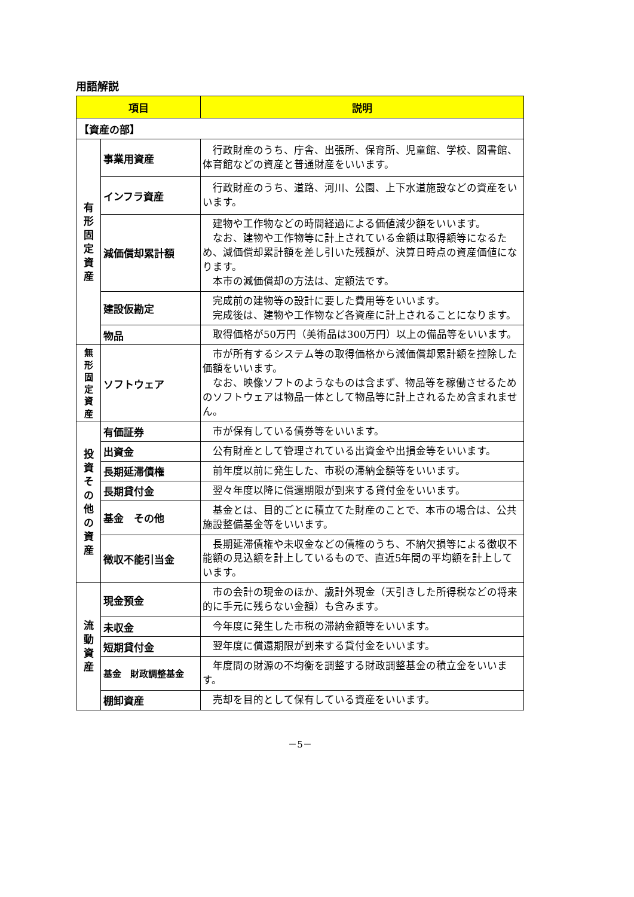用語解説
| 項目 | | 説明 |
| --- | --- | --- |
| 【資産の部】 | | |
| 有 形 固 定 資 産 | 事業用資産 | 行政財産のうち、庁舎、出張所、保育所、児童館、学校、図書館、体育館などの資産と普通財産をいいます。 |
| | インフラ資産 | 行政財産のうち、道路、河川、公園、上下水道施設などの資産をいいます。 |
| | 減価償却累計額 | 建物や工作物などの時間経過による価値減少額をいいます。 なお、建物や工作物等に計上されている金額は取得額等になるため、減価償却累計額を差し引いた残額が、決算日時点の資産価値になります。 本市の減価償却の方法は、定額法です。 |
| | 建設仮勘定 | 完成前の建物等の設計に要した費用等をいいます。 完成後は、建物や工作物など各資産に計上されることになります。 |
| | 物品 | 取得価格が50万円（美術品は300万円）以上の備品等をいいます。 |
| 無 形 固 定 資 産 | ソフトウェア | 市が所有するシステム等の取得価格から減価償却累計額を控除した価額をいいます。 なお、映像ソフトのようなものは含まず、物品等を稼働させるためのソフトウェアは物品一体として物品等に計上されるため含まれません。 |
| 投 資 そ の 他 の 資 産 | 有価証券 | 市が保有している債券等をいいます。 |
| | 出資金 | 公有財産として管理されている出資金や出損金等をいいます。 |
| | 長期延滞債権 | 前年度以前に発生した、市税の滞納金額等をいいます。 |
| | 長期貸付金 | 翌々年度以降に償還期限が到来する貸付金をいいます。 |
| | 基金 その他 | 基金とは、目的ごとに積立てた財産のことで、本市の場合は、公共施設整備基金等をいいます。 |
| | 徴収不能引当金 | 長期延滞債権や未収金などの債権のうち、不納欠損等による徴収不能額の見込額を計上しているもので、直近5年間の平均額を計上しています。 |
| 流 動 資 産 | 現金預金 | 市の会計の現金のほか、歳計外現金（天引きした所得税などの将来的に手元に残らない金額）も含みます。 |
| | 未収金 | 今年度に発生した市税の滞納金額等をいいます。 |
| | 短期貸付金 | 翌年度に償還期限が到来する貸付金をいいます。 |
| | 基金 財政調整基金 | 年度間の財源の不均衡を調整する財政調整基金の積立金をいいます。 |
| | 棚卸資産 | 売却を目的として保有している資産をいいます。 |
－5－